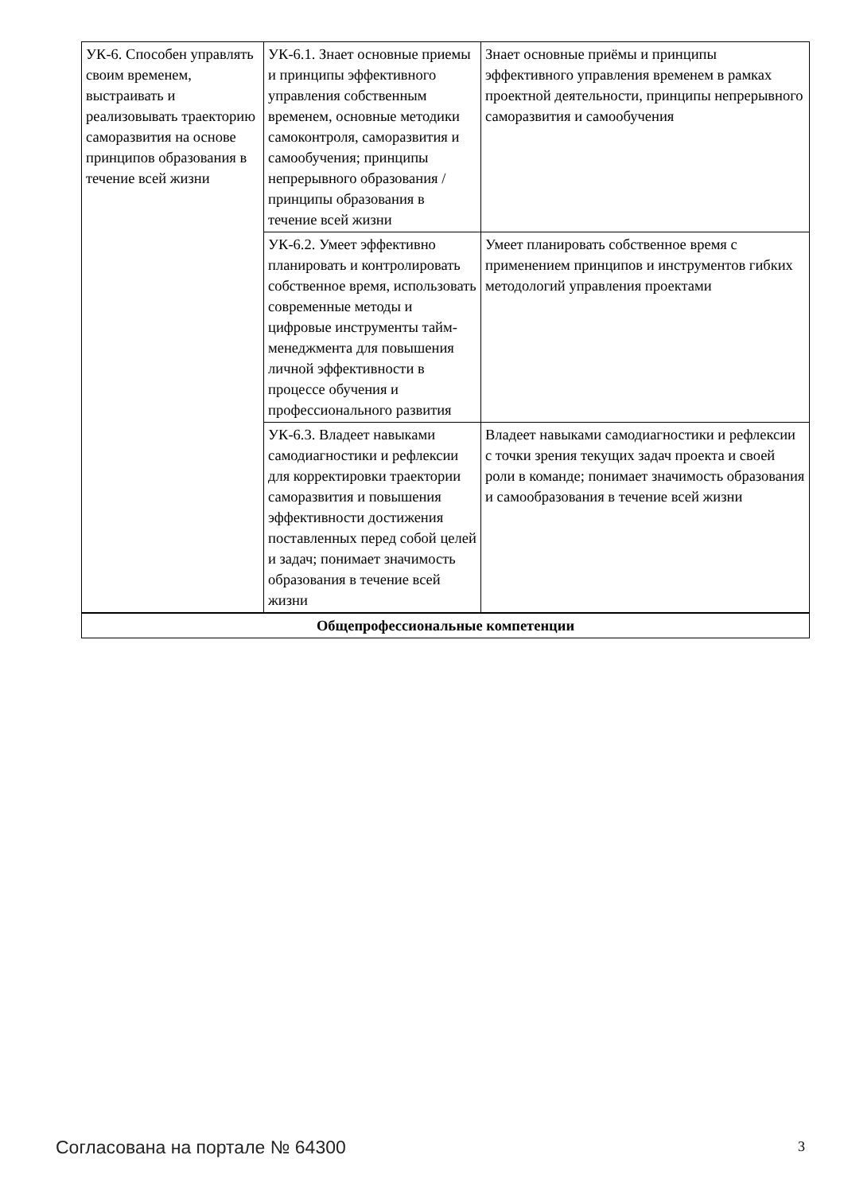| УК-6. Способен управлять своим временем, выстраивать и реализовывать траекторию саморазвития на основе принципов образования в течение всей жизни | УК-6.1. Знает основные приемы и принципы эффективного управления собственным временем, основные методики самоконтроля, саморазвития и самообучения; принципы непрерывного образования / принципы образования в течение всей жизни | Знает основные приёмы и принципы эффективного управления временем в рамках проектной деятельности, принципы непрерывного саморазвития и самообучения |
| | УК-6.2. Умеет эффективно планировать и контролировать собственное время, использовать современные методы и цифровые инструменты тайм-менеджмента для повышения личной эффективности в процессе обучения и профессионального развития | Умеет планировать собственное время с применением принципов и инструментов гибких методологий управления проектами |
| | УК-6.3. Владеет навыками самодиагностики и рефлексии для корректировки траектории саморазвития и повышения эффективности достижения поставленных перед собой целей и задач; понимает значимость образования в течение всей жизни | Владеет навыками самодиагностики и рефлексии с точки зрения текущих задач проекта и своей роли в команде; понимает значимость образования и самообразования в течение всей жизни |
| Общепрофессиональные компетенции | | |
Согласована на портале № 64300 3